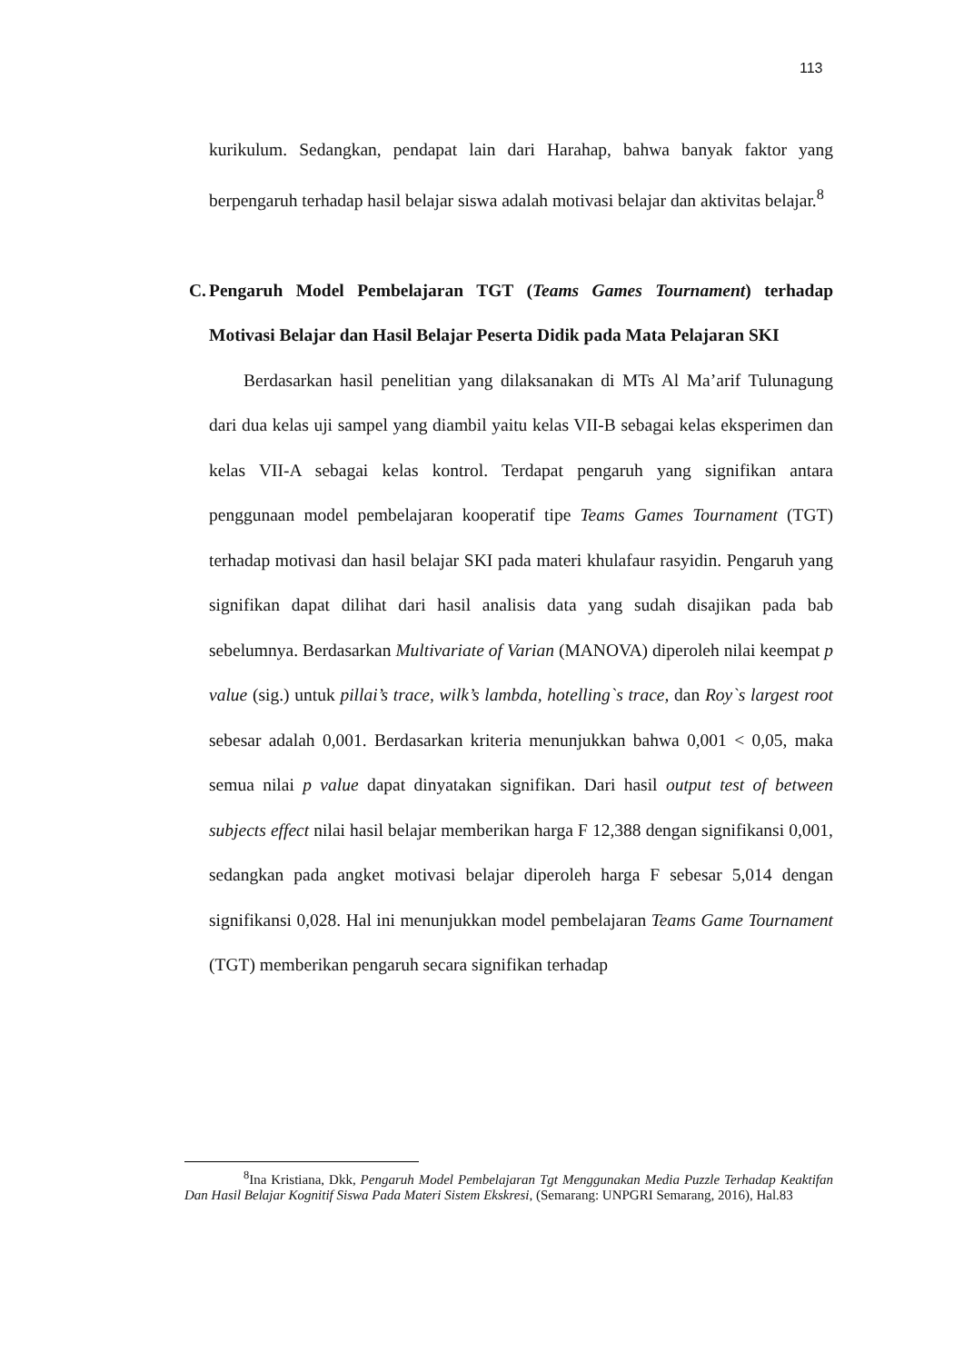113
kurikulum. Sedangkan, pendapat lain dari Harahap, bahwa banyak faktor yang berpengaruh terhadap hasil belajar siswa adalah motivasi belajar dan aktivitas belajar.<sup>8</sup>
C. Pengaruh Model Pembelajaran TGT (Teams Games Tournament) terhadap Motivasi Belajar dan Hasil Belajar Peserta Didik pada Mata Pelajaran SKI
Berdasarkan hasil penelitian yang dilaksanakan di MTs Al Ma’arif Tulunagung dari dua kelas uji sampel yang diambil yaitu kelas VII-B sebagai kelas eksperimen dan kelas VII-A sebagai kelas kontrol. Terdapat pengaruh yang signifikan antara penggunaan model pembelajaran kooperatif tipe Teams Games Tournament (TGT) terhadap motivasi dan hasil belajar SKI pada materi khulafaur rasyidin. Pengaruh yang signifikan dapat dilihat dari hasil analisis data yang sudah disajikan pada bab sebelumnya. Berdasarkan Multivariate of Varian (MANOVA) diperoleh nilai keempat p value (sig.) untuk pillai’s trace, wilk’s lambda, hotelling`s trace, dan Roy`s largest root sebesar adalah 0,001. Berdasarkan kriteria menunjukkan bahwa 0,001 < 0,05, maka semua nilai p value dapat dinyatakan signifikan. Dari hasil output test of between subjects effect nilai hasil belajar memberikan harga F 12,388 dengan signifikansi 0,001, sedangkan pada angket motivasi belajar diperoleh harga F sebesar 5,014 dengan signifikansi 0,028. Hal ini menunjukkan model pembelajaran Teams Game Tournament (TGT) memberikan pengaruh secara signifikan terhadap
<sup>8</sup> Ina Kristiana, Dkk, Pengaruh Model Pembelajaran Tgt Menggunakan Media Puzzle Terhadap Keaktifan Dan Hasil Belajar Kognitif Siswa Pada Materi Sistem Ekskresi, (Semarang: UNPGRI Semarang, 2016), Hal.83